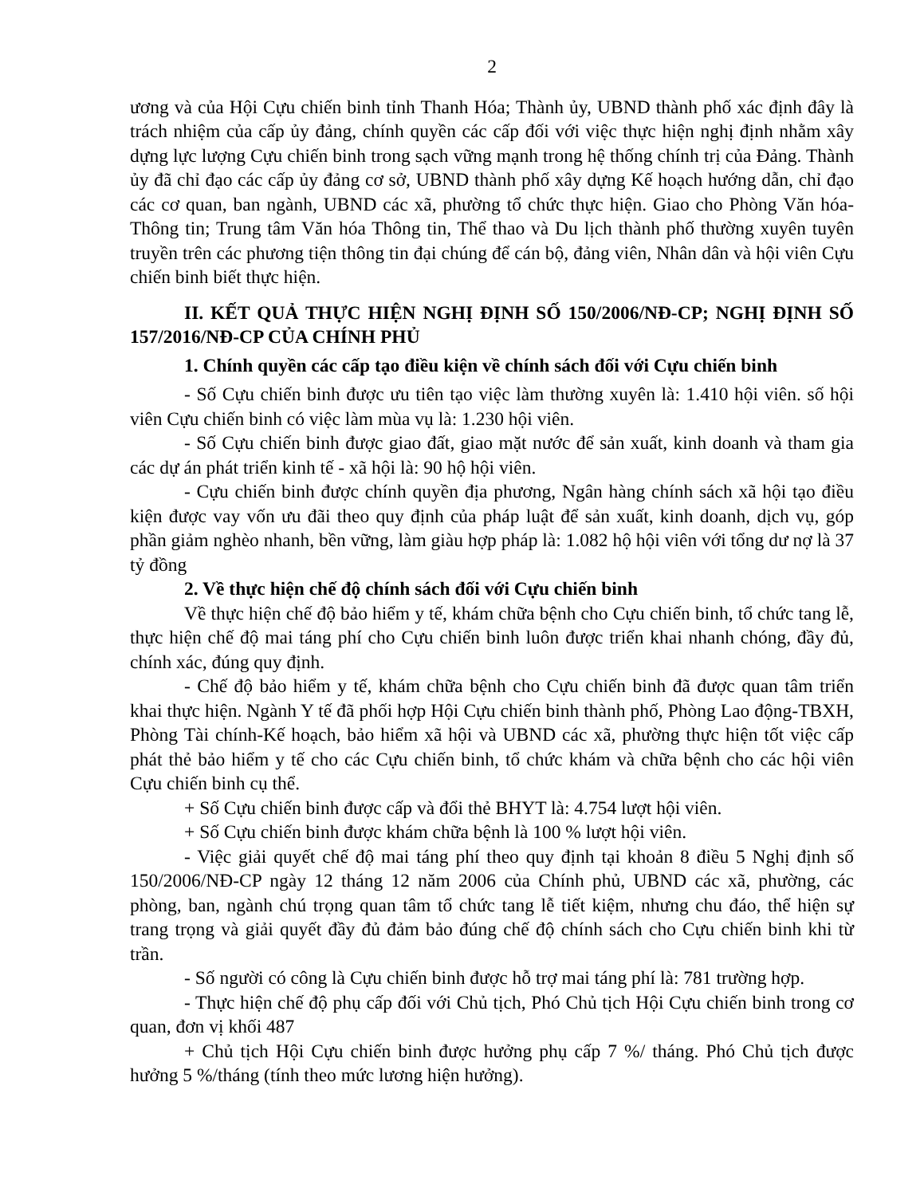2
ương và của Hội Cựu chiến binh tỉnh Thanh Hóa; Thành ủy, UBND thành phố xác định đây là trách nhiệm của cấp ủy đảng, chính quyền các cấp đối với việc thực hiện nghị định nhằm xây dựng lực lượng Cựu chiến binh trong sạch vững mạnh trong hệ thống chính trị của Đảng. Thành ủy đã chỉ đạo các cấp ủy đảng cơ sở, UBND thành phố xây dựng Kế hoạch hướng dẫn, chỉ đạo các cơ quan, ban ngành, UBND các xã, phường tổ chức thực hiện. Giao cho Phòng Văn hóa-Thông tin; Trung tâm Văn hóa Thông tin, Thể thao và Du lịch thành phố thường xuyên tuyên truyền trên các phương tiện thông tin đại chúng để cán bộ, đảng viên, Nhân dân và hội viên Cựu chiến binh biết thực hiện.
II. KẾT QUẢ THỰC HIỆN NGHỊ ĐỊNH SỐ 150/2006/NĐ-CP; NGHỊ ĐỊNH SỐ 157/2016/NĐ-CP CỦA CHÍNH PHỦ
1. Chính quyền các cấp tạo điều kiện về chính sách đối với Cựu chiến binh
- Số Cựu chiến binh được ưu tiên tạo việc làm thường xuyên là: 1.410 hội viên. số hội viên Cựu chiến binh có việc làm mùa vụ là: 1.230 hội viên.
- Số Cựu chiến binh được giao đất, giao mặt nước để sản xuất, kinh doanh và tham gia các dự án phát triển kinh tế - xã hội là: 90 hộ hội viên.
- Cựu chiến binh được chính quyền địa phương, Ngân hàng chính sách xã hội tạo điều kiện được vay vốn ưu đãi theo quy định của pháp luật để sản xuất, kinh doanh, dịch vụ, góp phần giảm nghèo nhanh, bền vững, làm giàu hợp pháp là: 1.082 hộ hội viên với tổng dư nợ là 37 tỷ đồng
2. Về thực hiện chế độ chính sách đối với Cựu chiến binh
Về thực hiện chế độ bảo hiểm y tế, khám chữa bệnh cho Cựu chiến binh, tổ chức tang lễ, thực hiện chế độ mai táng phí cho Cựu chiến binh luôn được triển khai nhanh chóng, đầy đủ, chính xác, đúng quy định.
- Chế độ bảo hiểm y tế, khám chữa bệnh cho Cựu chiến binh đã được quan tâm triển khai thực hiện. Ngành Y tế đã phối hợp Hội Cựu chiến binh thành phố, Phòng Lao động-TBXH, Phòng Tài chính-Kế hoạch, bảo hiểm xã hội và UBND các xã, phường thực hiện tốt việc cấp phát thẻ bảo hiểm y tế cho các Cựu chiến binh, tổ chức khám và chữa bệnh cho các hội viên Cựu chiến binh cụ thể.
+ Số Cựu chiến binh được cấp và đổi thẻ BHYT là: 4.754 lượt hội viên.
+ Số Cựu chiến binh được khám chữa bệnh là 100 % lượt hội viên.
- Việc giải quyết chế độ mai táng phí theo quy định tại khoản 8 điều 5 Nghị định số 150/2006/NĐ-CP ngày 12 tháng 12 năm 2006 của Chính phủ, UBND các xã, phường, các phòng, ban, ngành chú trọng quan tâm tổ chức tang lễ tiết kiệm, nhưng chu đáo, thể hiện sự trang trọng và giải quyết đầy đủ đảm bảo đúng chế độ chính sách cho Cựu chiến binh khi từ trần.
- Số người có công là Cựu chiến binh được hỗ trợ mai táng phí là: 781 trường hợp.
- Thực hiện chế độ phụ cấp đối với Chủ tịch, Phó Chủ tịch Hội Cựu chiến binh trong cơ quan, đơn vị khối 487
+ Chủ tịch Hội Cựu chiến binh được hưởng phụ cấp 7 %/ tháng. Phó Chủ tịch được hưởng 5 %/tháng (tính theo mức lương hiện hưởng).